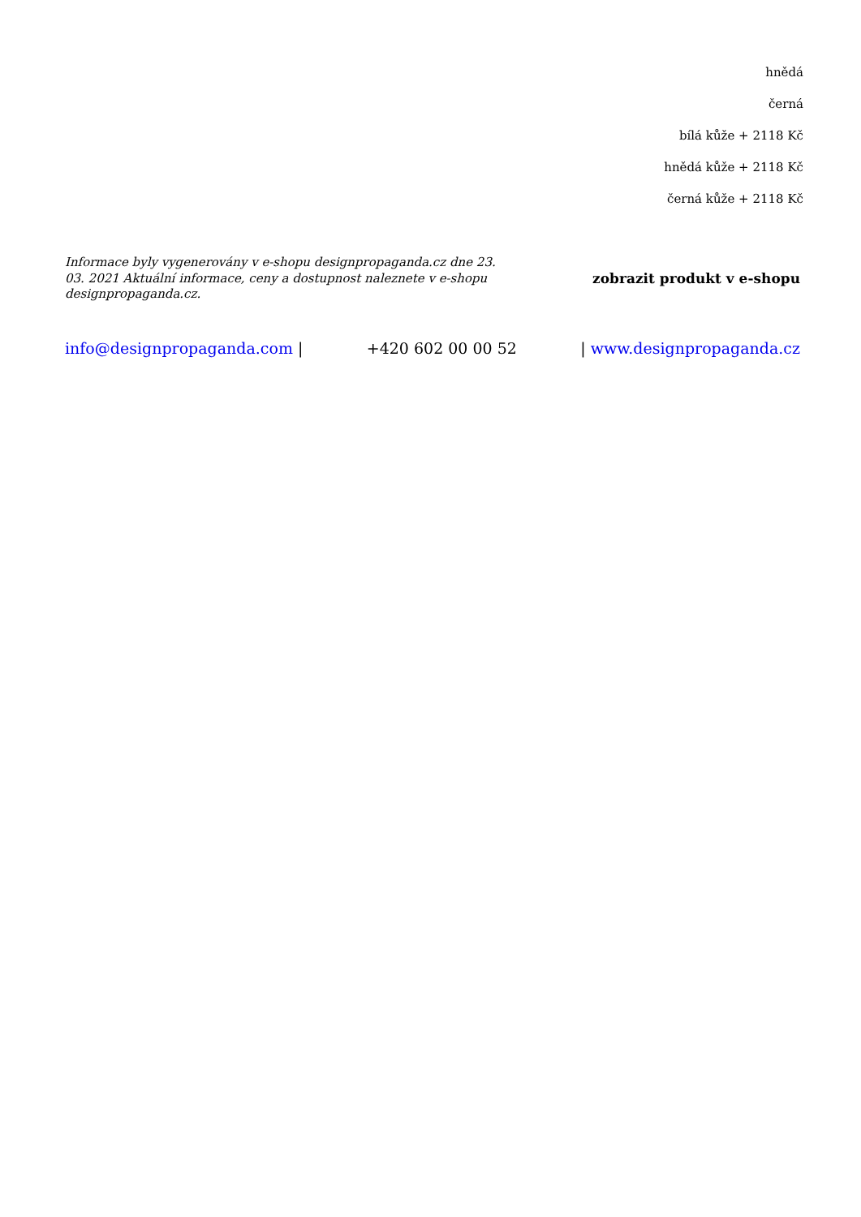hnědá
černá
bílá kůže + 2118 Kč
hnědá kůže + 2118 Kč
černá kůže + 2118 Kč
Informace byly vygenerovány v e-shopu designpropaganda.cz dne 23. 03. 2021 Aktuální informace, ceny a dostupnost naleznete v e-shopu designpropaganda.cz.
zobrazit produkt v e-shopu
info@designpropaganda.com | +420 602 00 00 52 | www.designpropaganda.cz